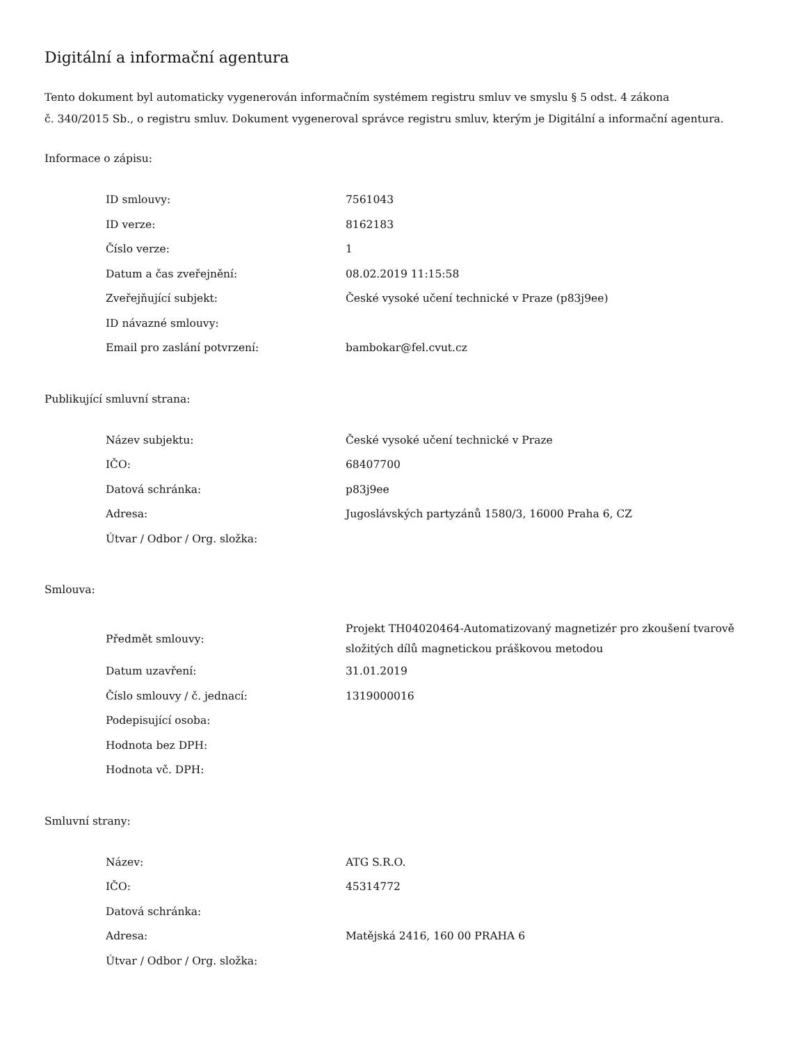Digitální a informační agentura
Tento dokument byl automaticky vygenerován informačním systémem registru smluv ve smyslu § 5 odst. 4 zákona
č. 340/2015 Sb., o registru smluv. Dokument vygeneroval správce registru smluv, kterým je Digitální a informační agentura.
Informace o zápisu:
| ID smlouvy: | 7561043 |
| ID verze: | 8162183 |
| Číslo verze: | 1 |
| Datum a čas zveřejnění: | 08.02.2019 11:15:58 |
| Zveřejňující subjekt: | České vysoké učení technické v Praze (p83j9ee) |
| ID návazné smlouvy: | |
| Email pro zaslání potvrzení: | bambokar@fel.cvut.cz |
Publikující smluvní strana:
| Název subjektu: | České vysoké učení technické v Praze |
| IČO: | 68407700 |
| Datová schránka: | p83j9ee |
| Adresa: | Jugoslávských partyzánů 1580/3, 16000 Praha 6, CZ |
| Útvar / Odbor / Org. složka: | |
Smlouva:
| Předmět smlouvy: | Projekt TH04020464-Automatizovaný magnetizér pro zkoušení tvarově složitých dílů magnetickou práškovou metodou |
| Datum uzavření: | 31.01.2019 |
| Číslo smlouvy / č. jednací: | 1319000016 |
| Podepisující osoba: | |
| Hodnota bez DPH: | |
| Hodnota vč. DPH: | |
Smluvní strany:
| Název: | ATG S.R.O. |
| IČO: | 45314772 |
| Datová schránka: | |
| Adresa: | Matějská 2416, 160 00 PRAHA 6 |
| Útvar / Odbor / Org. složka: | |